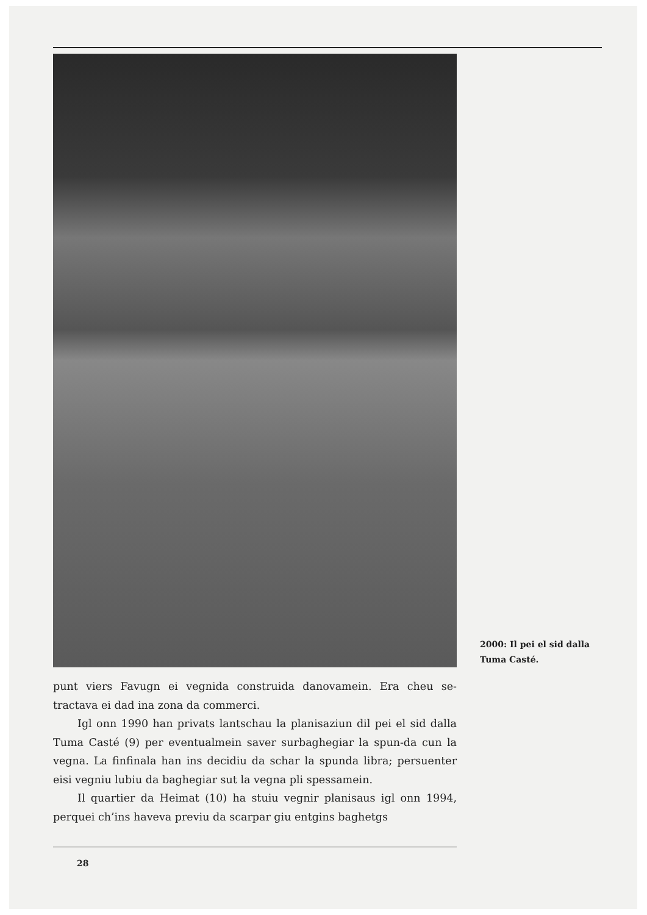2000: Il pei el sid dalla
Tuma Casté.
punt viers Favugn ei vegnida construida danovamein. Era cheu se-tractava ei dad ina zona da commerci.
Igl onn 1990 han privats lantschau la planisaziun dil pei el sid dalla Tuma Casté (9) per eventualmein saver surbaghegiar la spun-da cun la vegna. La finfinala han ins decidiu da schar la spunda libra; persuenter eisi vegniu lubiu da baghegiar sut la vegna pli spessamein.
Il quartier da Heimat (10) ha stuiu vegnir planisaus igl onn 1994, perquei ch’ins haveva previu da scarpar giu entgins baghetgs
28